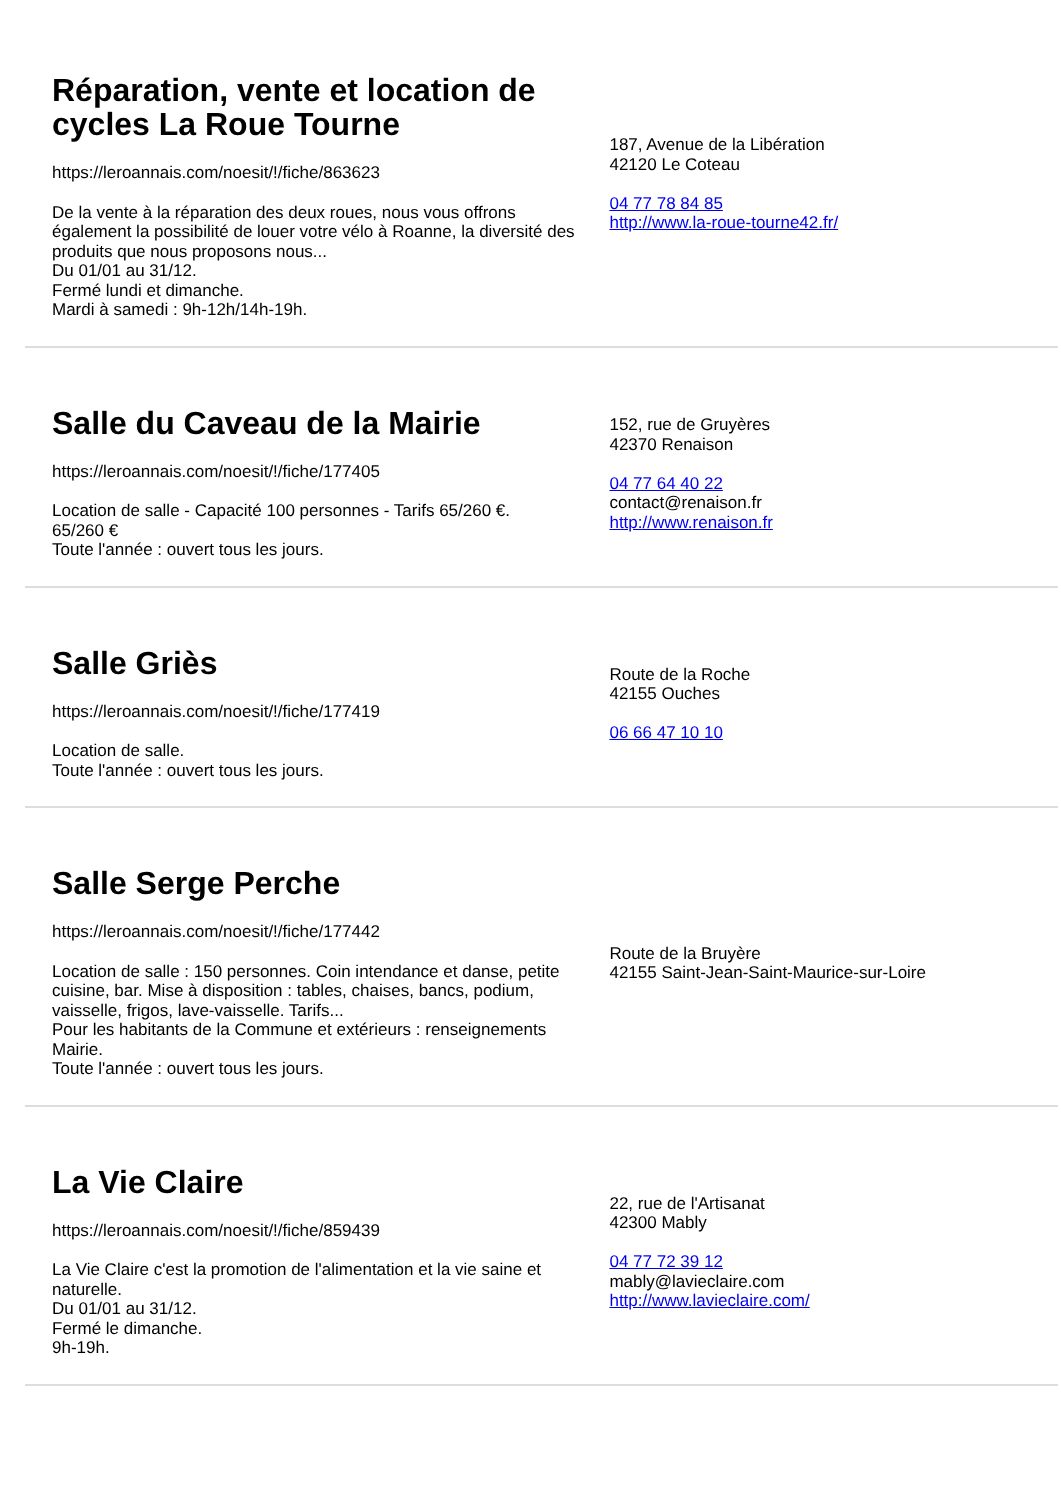Réparation, vente et location de cycles La Roue Tourne
https://leroannais.com/noesit/!/fiche/863623
De la vente à la réparation des deux roues, nous vous offrons également la possibilité de louer votre vélo à Roanne, la diversité des produits que nous proposons nous...
Du 01/01 au 31/12.
Fermé lundi et dimanche.
Mardi à samedi : 9h-12h/14h-19h.
187, Avenue de la Libération
42120 Le Coteau
04 77 78 84 85
http://www.la-roue-tourne42.fr/
Salle du Caveau de la Mairie
https://leroannais.com/noesit/!/fiche/177405
Location de salle - Capacité 100 personnes - Tarifs 65/260 €.
65/260 €
Toute l'année : ouvert tous les jours.
152, rue de Gruyères
42370 Renaison
04 77 64 40 22
contact@renaison.fr
http://www.renaison.fr
Salle Griès
https://leroannais.com/noesit/!/fiche/177419
Location de salle.
Toute l'année : ouvert tous les jours.
Route de la Roche
42155 Ouches
06 66 47 10 10
Salle Serge Perche
https://leroannais.com/noesit/!/fiche/177442
Location de salle : 150 personnes. Coin intendance et danse, petite cuisine, bar. Mise à disposition : tables, chaises, bancs, podium, vaisselle, frigos, lave-vaisselle. Tarifs...
Pour les habitants de la Commune et extérieurs : renseignements Mairie.
Toute l'année : ouvert tous les jours.
Route de la Bruyère
42155 Saint-Jean-Saint-Maurice-sur-Loire
La Vie Claire
https://leroannais.com/noesit/!/fiche/859439
La Vie Claire c'est la promotion de l'alimentation et la vie saine et naturelle.
Du 01/01 au 31/12.
Fermé le dimanche.
9h-19h.
22, rue de l'Artisanat
42300 Mably
04 77 72 39 12
mably@lavieclaire.com
http://www.lavieclaire.com/